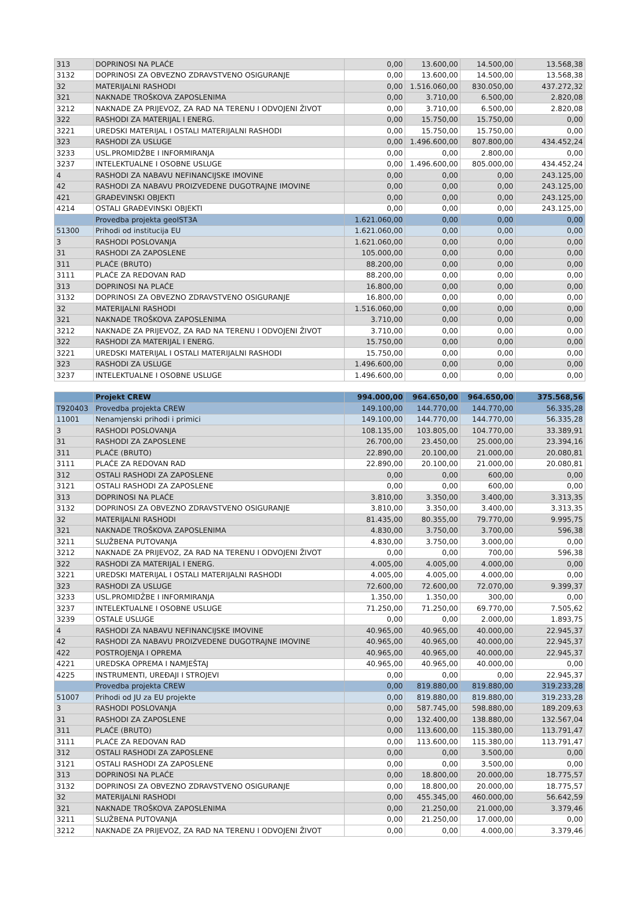| 313 | DOPRINOSI NA PLAĆE | 0,00 | 13.600,00 | 14.500,00 | 13.568,38 |
| 3132 | DOPRINOSI ZA OBVEZNO ZDRAVSTVENO OSIGURANJE | 0,00 | 13.600,00 | 14.500,00 | 13.568,38 |
| 32 | MATERIJALNI RASHODI | 0,00 | 1.516.060,00 | 830.050,00 | 437.272,32 |
| 321 | NAKNADE TROŠKOVA ZAPOSLENIMA | 0,00 | 3.710,00 | 6.500,00 | 2.820,08 |
| 3212 | NAKNADE ZA PRIJEVOZ, ZA RAD NA TERENU I ODVOJENI ŽIVOT | 0,00 | 3.710,00 | 6.500,00 | 2.820,08 |
| 322 | RASHODI ZA MATERIJAL I ENERG. | 0,00 | 15.750,00 | 15.750,00 | 0,00 |
| 3221 | UREDSKI MATERIJAL I OSTALI MATERIJALNI RASHODI | 0,00 | 15.750,00 | 15.750,00 | 0,00 |
| 323 | RASHODI ZA USLUGE | 0,00 | 1.496.600,00 | 807.800,00 | 434.452,24 |
| 3233 | USL.PROMIDŽBE I INFORMIRANJA | 0,00 | 0,00 | 2.800,00 | 0,00 |
| 3237 | INTELEKTUALNE I OSOBNE USLUGE | 0,00 | 1.496.600,00 | 805.000,00 | 434.452,24 |
| 4 | RASHODI ZA NABAVU NEFINANCIJSKE IMOVINE | 0,00 | 0,00 | 0,00 | 243.125,00 |
| 42 | RASHODI ZA NABAVU PROIZVEDENE DUGOTRAJNE IMOVINE | 0,00 | 0,00 | 0,00 | 243.125,00 |
| 421 | GRAĐEVINSKI OBJEKTI | 0,00 | 0,00 | 0,00 | 243.125,00 |
| 4214 | OSTALI GRAĐEVINSKI OBJEKTI | 0,00 | 0,00 | 0,00 | 243.125,00 |
| | Provedba projekta geoIST3A | 1.621.060,00 | 0,00 | 0,00 | 0,00 |
| 51300 | Prihodi od institucija EU | 1.621.060,00 | 0,00 | 0,00 | 0,00 |
| 3 | RASHODI POSLOVANJA | 1.621.060,00 | 0,00 | 0,00 | 0,00 |
| 31 | RASHODI ZA ZAPOSLENE | 105.000,00 | 0,00 | 0,00 | 0,00 |
| 311 | PLAĆE (BRUTO) | 88.200,00 | 0,00 | 0,00 | 0,00 |
| 3111 | PLAĆE ZA REDOVAN RAD | 88.200,00 | 0,00 | 0,00 | 0,00 |
| 313 | DOPRINOSI NA PLAĆE | 16.800,00 | 0,00 | 0,00 | 0,00 |
| 3132 | DOPRINOSI ZA OBVEZNO ZDRAVSTVENO OSIGURANJE | 16.800,00 | 0,00 | 0,00 | 0,00 |
| 32 | MATERIJALNI RASHODI | 1.516.060,00 | 0,00 | 0,00 | 0,00 |
| 321 | NAKNADE TROŠKOVA ZAPOSLENIMA | 3.710,00 | 0,00 | 0,00 | 0,00 |
| 3212 | NAKNADE ZA PRIJEVOZ, ZA RAD NA TERENU I ODVOJENI ŽIVOT | 3.710,00 | 0,00 | 0,00 | 0,00 |
| 322 | RASHODI ZA MATERIJAL I ENERG. | 15.750,00 | 0,00 | 0,00 | 0,00 |
| 3221 | UREDSKI MATERIJAL I OSTALI MATERIJALNI RASHODI | 15.750,00 | 0,00 | 0,00 | 0,00 |
| 323 | RASHODI ZA USLUGE | 1.496.600,00 | 0,00 | 0,00 | 0,00 |
| 3237 | INTELEKTUALNE I OSOBNE USLUGE | 1.496.600,00 | 0,00 | 0,00 | 0,00 |
| | Projekt CREW | 994.000,00 | 964.650,00 | 964.650,00 | 375.568,56 |
| T920403 | Provedba projekta CREW | 149.100,00 | 144.770,00 | 144.770,00 | 56.335,28 |
| 11001 | Nenamjenski prihodi i primici | 149.100,00 | 144.770,00 | 144.770,00 | 56.335,28 |
| 3 | RASHODI POSLOVANJA | 108.135,00 | 103.805,00 | 104.770,00 | 33.389,91 |
| 31 | RASHODI ZA ZAPOSLENE | 26.700,00 | 23.450,00 | 25.000,00 | 23.394,16 |
| 311 | PLAĆE (BRUTO) | 22.890,00 | 20.100,00 | 21.000,00 | 20.080,81 |
| 3111 | PLAĆE ZA REDOVAN RAD | 22.890,00 | 20.100,00 | 21.000,00 | 20.080,81 |
| 312 | OSTALI RASHODI ZA ZAPOSLENE | 0,00 | 0,00 | 600,00 | 0,00 |
| 3121 | OSTALI RASHODI ZA ZAPOSLENE | 0,00 | 0,00 | 600,00 | 0,00 |
| 313 | DOPRINOSI NA PLAĆE | 3.810,00 | 3.350,00 | 3.400,00 | 3.313,35 |
| 3132 | DOPRINOSI ZA OBVEZNO ZDRAVSTVENO OSIGURANJE | 3.810,00 | 3.350,00 | 3.400,00 | 3.313,35 |
| 32 | MATERIJALNI RASHODI | 81.435,00 | 80.355,00 | 79.770,00 | 9.995,75 |
| 321 | NAKNADE TROŠKOVA ZAPOSLENIMA | 4.830,00 | 3.750,00 | 3.700,00 | 596,38 |
| 3211 | SLUŽBENA PUTOVANJA | 4.830,00 | 3.750,00 | 3.000,00 | 0,00 |
| 3212 | NAKNADE ZA PRIJEVOZ, ZA RAD NA TERENU I ODVOJENI ŽIVOT | 0,00 | 0,00 | 700,00 | 596,38 |
| 322 | RASHODI ZA MATERIJAL I ENERG. | 4.005,00 | 4.005,00 | 4.000,00 | 0,00 |
| 3221 | UREDSKI MATERIJAL I OSTALI MATERIJALNI RASHODI | 4.005,00 | 4.005,00 | 4.000,00 | 0,00 |
| 323 | RASHODI ZA USLUGE | 72.600,00 | 72.600,00 | 72.070,00 | 9.399,37 |
| 3233 | USL.PROMIDŽBE I INFORMIRANJA | 1.350,00 | 1.350,00 | 300,00 | 0,00 |
| 3237 | INTELEKTUALNE I OSOBNE USLUGE | 71.250,00 | 71.250,00 | 69.770,00 | 7.505,62 |
| 3239 | OSTALE USLUGE | 0,00 | 0,00 | 2.000,00 | 1.893,75 |
| 4 | RASHODI ZA NABAVU NEFINANCIJSKE IMOVINE | 40.965,00 | 40.965,00 | 40.000,00 | 22.945,37 |
| 42 | RASHODI ZA NABAVU PROIZVEDENE DUGOTRAJNE IMOVINE | 40.965,00 | 40.965,00 | 40.000,00 | 22.945,37 |
| 422 | POSTROJENJA I OPREMA | 40.965,00 | 40.965,00 | 40.000,00 | 22.945,37 |
| 4221 | UREDSKA OPREMA I NAMJEŠTAJ | 40.965,00 | 40.965,00 | 40.000,00 | 0,00 |
| 4225 | INSTRUMENTI, UREĐAJI I STROJEVI | 0,00 | 0,00 | 0,00 | 22.945,37 |
| | Provedba projekta CREW | 0,00 | 819.880,00 | 819.880,00 | 319.233,28 |
| 51007 | Prihodi od JU za EU projekte | 0,00 | 819.880,00 | 819.880,00 | 319.233,28 |
| 3 | RASHODI POSLOVANJA | 0,00 | 587.745,00 | 598.880,00 | 189.209,63 |
| 31 | RASHODI ZA ZAPOSLENE | 0,00 | 132.400,00 | 138.880,00 | 132.567,04 |
| 311 | PLAĆE (BRUTO) | 0,00 | 113.600,00 | 115.380,00 | 113.791,47 |
| 3111 | PLAĆE ZA REDOVAN RAD | 0,00 | 113.600,00 | 115.380,00 | 113.791,47 |
| 312 | OSTALI RASHODI ZA ZAPOSLENE | 0,00 | 0,00 | 3.500,00 | 0,00 |
| 3121 | OSTALI RASHODI ZA ZAPOSLENE | 0,00 | 0,00 | 3.500,00 | 0,00 |
| 313 | DOPRINOSI NA PLAĆE | 0,00 | 18.800,00 | 20.000,00 | 18.775,57 |
| 3132 | DOPRINOSI ZA OBVEZNO ZDRAVSTVENO OSIGURANJE | 0,00 | 18.800,00 | 20.000,00 | 18.775,57 |
| 32 | MATERIJALNI RASHODI | 0,00 | 455.345,00 | 460.000,00 | 56.642,59 |
| 321 | NAKNADE TROŠKOVA ZAPOSLENIMA | 0,00 | 21.250,00 | 21.000,00 | 3.379,46 |
| 3211 | SLUŽBENA PUTOVANJA | 0,00 | 21.250,00 | 17.000,00 | 0,00 |
| 3212 | NAKNADE ZA PRIJEVOZ, ZA RAD NA TERENU I ODVOJENI ŽIVOT | 0,00 | 0,00 | 4.000,00 | 3.379,46 |